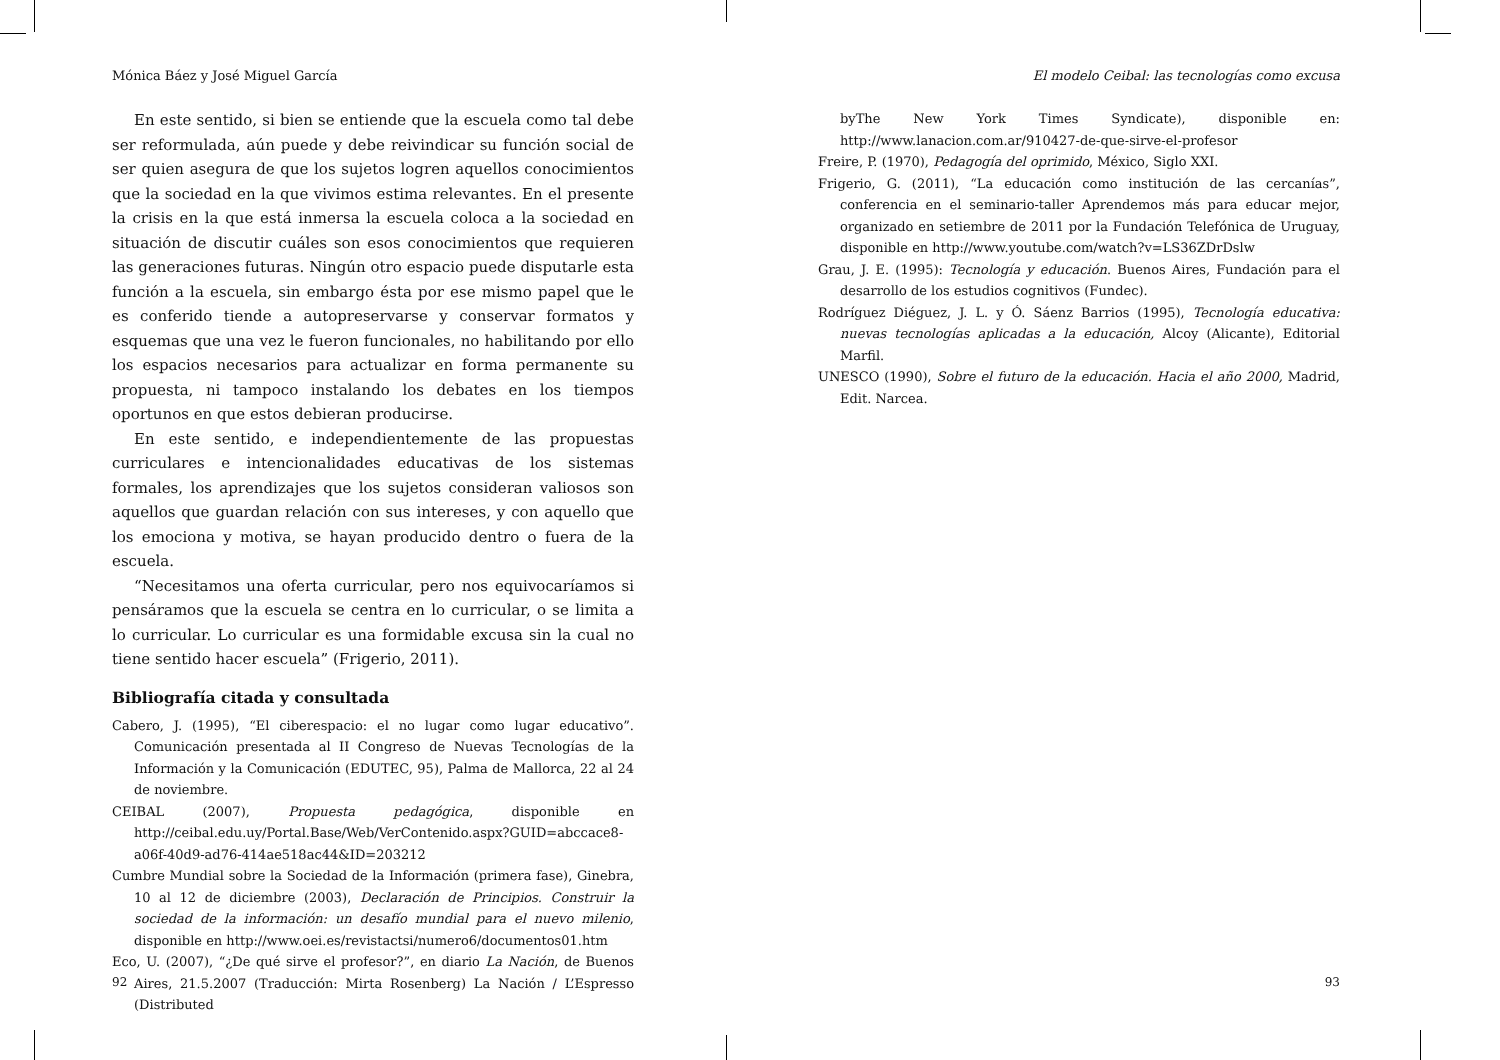Mónica Báez y José Miguel García
En este sentido, si bien se entiende que la escuela como tal debe ser reformulada, aún puede y debe reivindicar su función social de ser quien asegura de que los sujetos logren aquellos conocimientos que la sociedad en la que vivimos estima relevantes. En el presente la crisis en la que está inmersa la escuela coloca a la sociedad en situación de discutir cuáles son esos conocimientos que requieren las generaciones futuras. Ningún otro espacio puede disputarle esta función a la escuela, sin embargo ésta por ese mismo papel que le es conferido tiende a autopreservarse y conservar formatos y esquemas que una vez le fueron funcionales, no habilitando por ello los espacios necesarios para actualizar en forma permanente su propuesta, ni tampoco instalando los debates en los tiempos oportunos en que estos debieran producirse.
En este sentido, e independientemente de las propuestas curriculares e intencionalidades educativas de los sistemas formales, los aprendizajes que los sujetos consideran valiosos son aquellos que guardan relación con sus intereses, y con aquello que los emociona y motiva, se hayan producido dentro o fuera de la escuela.
“Necesitamos una oferta curricular, pero nos equivocaríamos si pensáramos que la escuela se centra en lo curricular, o se limita a lo curricular. Lo curricular es una formidable excusa sin la cual no tiene sentido hacer escuela” (Frigerio, 2011).
Bibliografía citada y consultada
Cabero, J. (1995), “El ciberespacio: el no lugar como lugar educativo”. Comunicación presentada al II Congreso de Nuevas Tecnologías de la Información y la Comunicación (EDUTEC, 95), Palma de Mallorca, 22 al 24 de noviembre.
CEIBAL (2007), Propuesta pedagógica, disponible en http://ceibal.edu.uy/Portal.Base/Web/VerContenido.aspx?GUID=abccace8-a06f-40d9-ad76-414ae518ac44&ID=203212
Cumbre Mundial sobre la Sociedad de la Información (primera fase), Ginebra, 10 al 12 de diciembre (2003), Declaración de Principios. Construir la sociedad de la información: un desafío mundial para el nuevo milenio, disponible en http://www.oei.es/revistactsi/numero6/documentos01.htm
Eco, U. (2007), “¿De qué sirve el profesor?”, en diario La Nación, de Buenos Aires, 21.5.2007 (Traducción: Mirta Rosenberg) La Nación / L’Espresso (Distributed
92
El modelo Ceibal: las tecnologías como excusa
byThe New York Times Syndicate), disponible en: http://www.lanacion.com.ar/910427-de-que-sirve-el-profesor
Freire, P. (1970), Pedagogía del oprimido, México, Siglo XXI.
Frigerio, G. (2011), “La educación como institución de las cercanías”, conferencia en el seminario-taller Aprendemos más para educar mejor, organizado en setiembre de 2011 por la Fundación Telefónica de Uruguay, disponible en http://www.youtube.com/watch?v=LS36ZDrDslw
Grau, J. E. (1995): Tecnología y educación. Buenos Aires, Fundación para el desarrollo de los estudios cognitivos (Fundec).
Rodríguez Diéguez, J. L. y Ó. Sáenz Barrios (1995), Tecnología educativa: nuevas tecnologías aplicadas a la educación, Alcoy (Alicante), Editorial Marfil.
UNESCO (1990), Sobre el futuro de la educación. Hacia el año 2000, Madrid, Edit. Narcea.
93